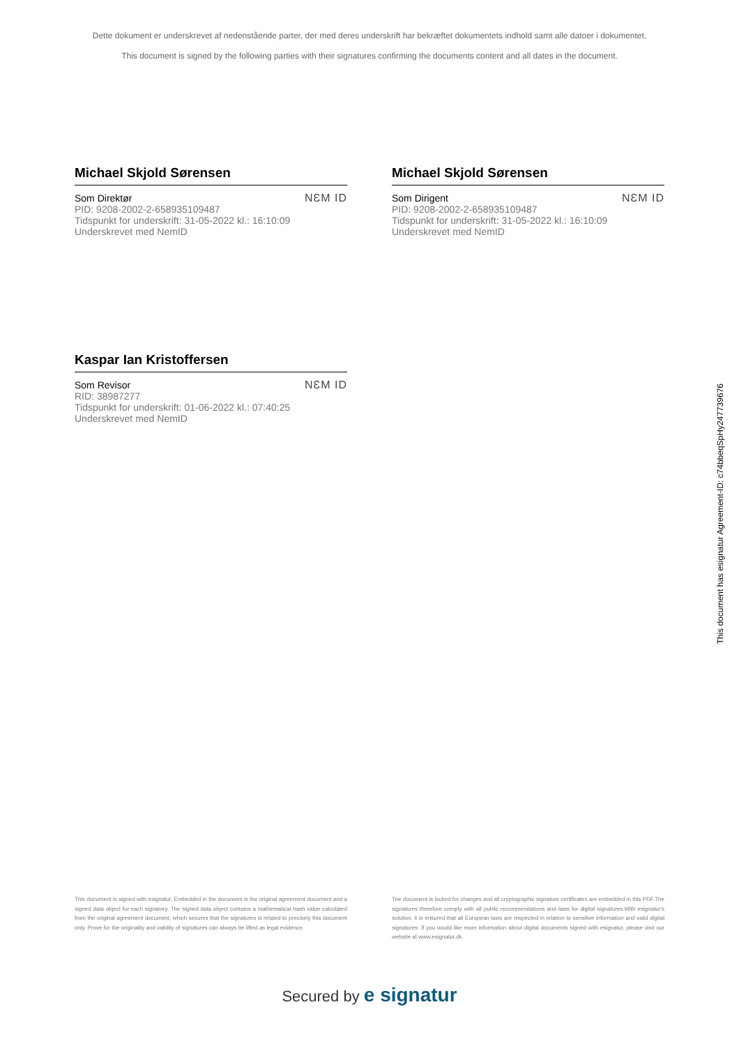Dette dokument er underskrevet af nedenstående parter, der med deres underskrift har bekræftet dokumentets indhold samt alle datoer i dokumentet.
This document is signed by the following parties with their signatures confirming the documents content and all dates in the document.
Michael Skjold Sørensen
Som Direktør
PID: 9208-2002-2-658935109487
Tidspunkt for underskrift: 31-05-2022 kl.: 16:10:09
Underskrevet med NemID
NƐM ID
Michael Skjold Sørensen
Som Dirigent
PID: 9208-2002-2-658935109487
Tidspunkt for underskrift: 31-05-2022 kl.: 16:10:09
Underskrevet med NemID
NƐM ID
Kaspar Ian Kristoffersen
Som Revisor
RID: 38987277
Tidspunkt for underskrift: 01-06-2022 kl.: 07:40:25
Underskrevet med NemID
NƐM ID
This document has esignatur Agreement-ID: c74bbeqSpHy247739676
This document is signed with esignatur. Embedded in the document is the original agreement document and a signed data object for each signatory. The signed data object contains a mathematical hash value calculated from the original agreement document, which secures that the signatures is related to precisely this document only. Prove for the originality and validity of signatures can always be lifted as legal evidence.
The document is locked for changes and all cryptographic signature certificates are embedded in this PDF.The signatures therefore comply with all public recommendations and laws for digital signatures.With esignatur's solution, it is ensured that all European laws are respected in relation to sensitive information and valid digital signatures. If you would like more information about digital documents signed with esignatur, please visit our website at www.esignatur.dk.
Secured by e signatur